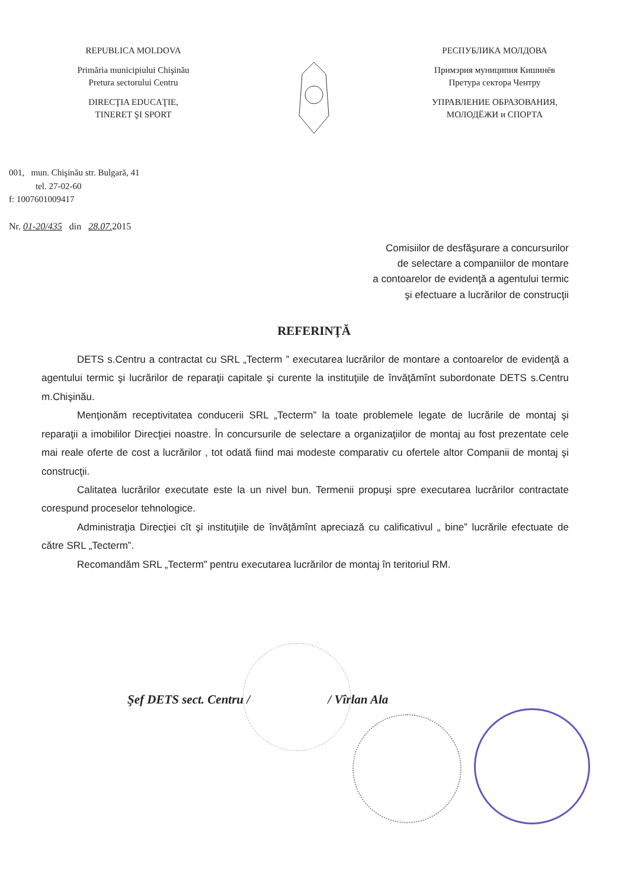REPUBLICA MOLDOVA
Primăria municipiului Chişinău
Pretura sectorului Centru
DIRECŢIA EDUCAŢIE,
TINERET ŞI SPORT
РЕСПУБЛИКА МОЛДОВА
Примэрия муниципия Кишинёв
Претура сектора Чентру
УПРАВЛЕНИЕ ОБРАЗОВАНИЯ,
МОЛОДЁЖИ и СПОРТА
001, mun. Chişinău str. Bulgară, 41
tel. 27-02-60
f: 1007601009417
Nr. 01-20/435 din 28.07. 2015
Comisiilor de desfăşurare a concursurilor
de selectare a companiilor de montare
a contoarelor de evidenţă a agentului termic
şi efectuare a lucrărilor de construcţii
REFERINŢĂ
DETS s.Centru a contractat cu SRL „Tecterm ” executarea lucrărilor de montare a contoarelor de evidenţă a agentului termic şi lucrărilor de reparaţii capitale şi curente la instituţiile de învăţămînt subordonate DETS s.Centru m.Chişinău.
Menţionăm receptivitatea conducerii SRL „Tecterm” la toate problemele legate de lucrările de montaj şi reparaţii a imobililor Direcţiei noastre. În concursurile de selectare a organizaţiilor de montaj au fost prezentate cele mai reale oferte de cost a lucrărilor , tot odată fiind mai modeste comparativ cu ofertele altor Companii de montaj şi construcţii.
Calitatea lucrărilor executate este la un nivel bun. Termenii propuşi spre executarea lucrărilor contractate corespund proceselor tehnologice.
Administraţia Direcţiei cît şi instituţiile de învăţămînt apreciază cu calificativul „ bine” lucrările efectuate de către SRL „Tecterm”.
Recomandăm SRL „Tecterm” pentru executarea lucrărilor de montaj în teritoriul RM.
Şef DETS sect. Centru / / Vîrlan Ala